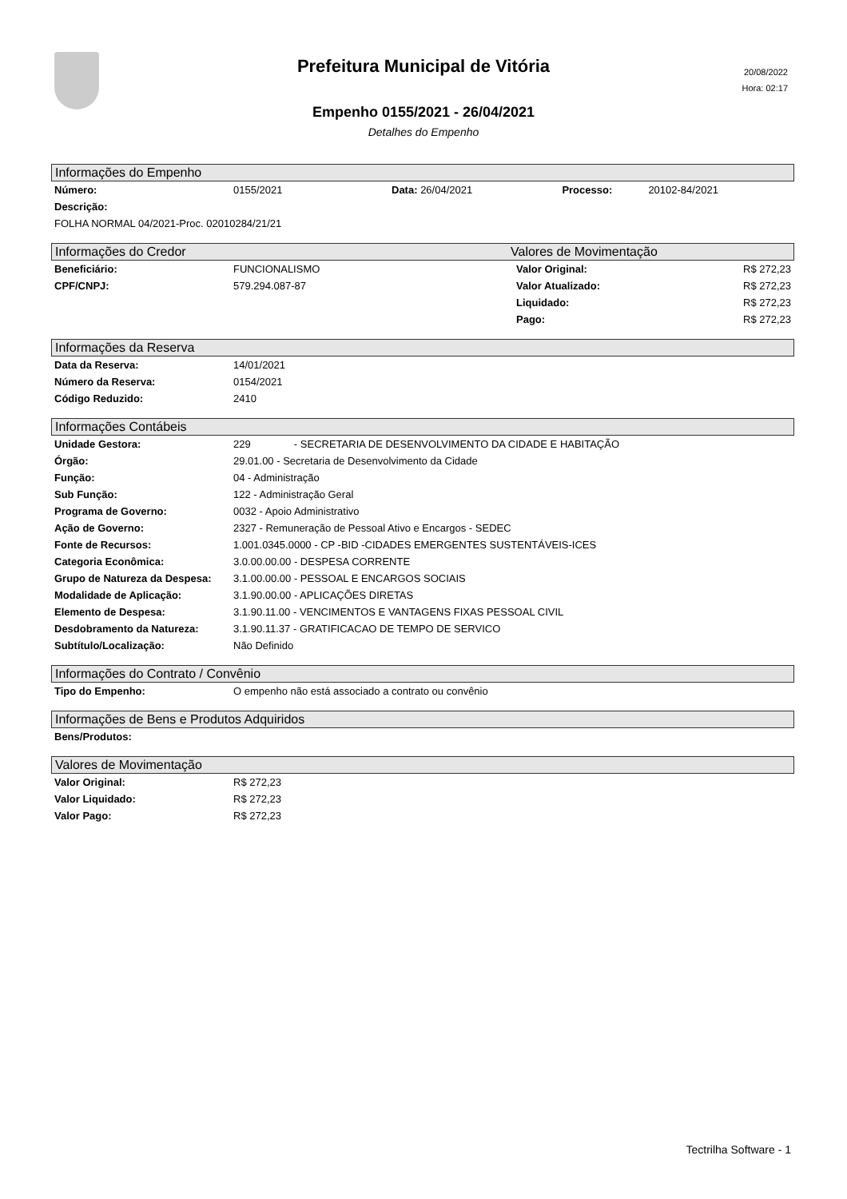Prefeitura Municipal de Vitória
20/08/2022
Hora: 02:17
Empenho 0155/2021 - 26/04/2021
Detalhes do Empenho
Informações do Empenho
| Número: | 0155/2021 | Data: 26/04/2021 | Processo: | 20102-84/2021 |
| Descrição: | | | | |
| FOLHA NORMAL 04/2021-Proc. 02010284/21/21 | | | | |
Informações do Credor Valores de Movimentação
| Beneficiário: | FUNCIONALISMO | Valor Original: | R$ 272,23 |
| CPF/CNPJ: | 579.294.087-87 | Valor Atualizado: | R$ 272,23 |
| | | Liquidado: | R$ 272,23 |
| | | Pago: | R$ 272,23 |
Informações da Reserva
| Data da Reserva: | 14/01/2021 |
| Número da Reserva: | 0154/2021 |
| Código Reduzido: | 2410 |
Informações Contábeis
| Unidade Gestora: | 229 - SECRETARIA DE DESENVOLVIMENTO DA CIDADE E HABITAÇÃO |
| Órgão: | 29.01.00 - Secretaria de Desenvolvimento da Cidade |
| Função: | 04 - Administração |
| Sub Função: | 122 - Administração Geral |
| Programa de Governo: | 0032 - Apoio Administrativo |
| Ação de Governo: | 2327 - Remuneração de Pessoal Ativo e Encargos - SEDEC |
| Fonte de Recursos: | 1.001.0345.0000 - CP -BID -CIDADES EMERGENTES SUSTENTÁVEIS-ICES |
| Categoria Econômica: | 3.0.00.00.00 - DESPESA CORRENTE |
| Grupo de Natureza da Despesa: | 3.1.00.00.00 - PESSOAL E ENCARGOS SOCIAIS |
| Modalidade de Aplicação: | 3.1.90.00.00 - APLICAÇÕES DIRETAS |
| Elemento de Despesa: | 3.1.90.11.00 - VENCIMENTOS E VANTAGENS FIXAS PESSOAL CIVIL |
| Desdobramento da Natureza: | 3.1.90.11.37 - GRATIFICACAO DE TEMPO DE SERVICO |
| Subtítulo/Localização: | Não Definido |
Informações do Contrato / Convênio
| Tipo do Empenho: | O empenho não está associado a contrato ou convênio |
Informações de Bens e Produtos Adquiridos
| Bens/Produtos: | |
Valores de Movimentação
| Valor Original: | R$ 272,23 |
| Valor Liquidado: | R$ 272,23 |
| Valor Pago: | R$ 272,23 |
Tectrilha Software - 1